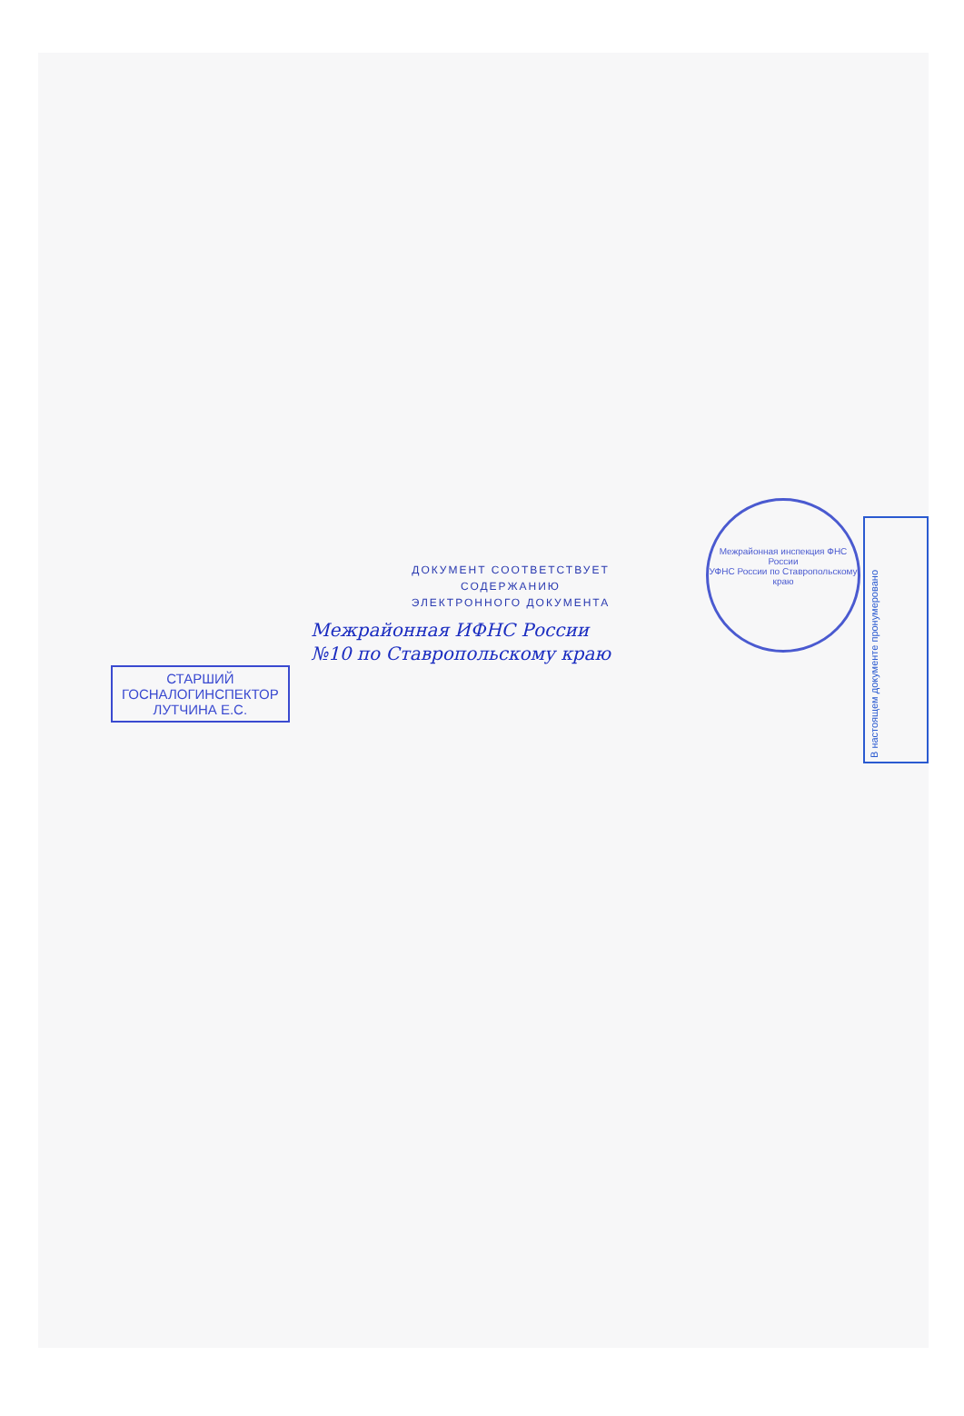Межрайонная инспекция ФНС России
УФНС России по Ставропольскому краю
В настоящем документе пронумеровано
ДОКУМЕНТ СООТВЕТСТВУЕТ
СОДЕРЖАНИЮ
ЭЛЕКТРОННОГО ДОКУМЕНТА
Межрайонная ИФНС России
№10 по Ставропольскому краю
СТАРШИЙ
ГОСНАЛОГИНСПЕКТОР
ЛУТЧИНА Е.С.